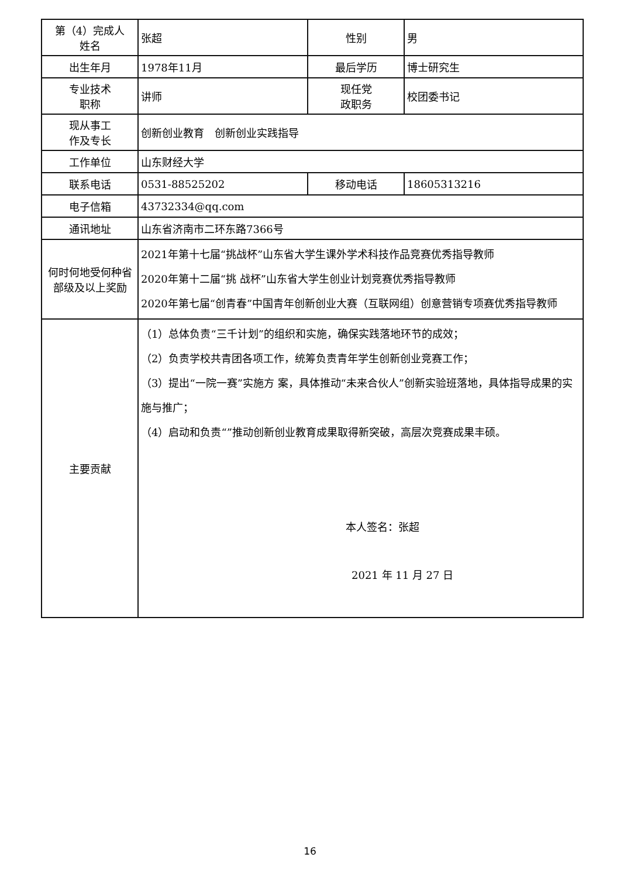| 第（4）完成人 姓名 | 张超 | 性别 | 男 |
| 出生年月 | 1978年11月 | 最后学历 | 博士研究生 |
| 专业技术 职称 | 讲师 | 现任党 政职务 | 校团委书记 |
| 现从事工 作及专长 | 创新创业教育 创新创业实践指导 | | |
| 工作单位 | 山东财经大学 | | |
| 联系电话 | 0531-88525202 | 移动电话 | 18605313216 |
| 电子信箱 | 43732334@qq.com | | |
| 通讯地址 | 山东省济南市二环东路7366号 | | |
| 何时何地受何种省部级及以上奖励 | 2021年第十七届“挑战杯”山东省大学生课外学术科技作品竞赛优秀指导教师 2020年第十二届“挑 战杯”山东省大学生创业计划竞赛优秀指导教师 2020年第七届“创青春”中国青年创新创业大赛（互联网组）创意营销专项赛优秀指导教师 | | |
| 主要贡献 | （1）总体负责“三千计划”的组织和实施，确保实践落地环节的成效； （2）负责学校共青团各项工作，统筹负责青年学生创新创业竞赛工作； （3）提出“一院一赛”实施方 案，具体推动“未来合伙人”创新实验班落地，具体指导成果的实施与推广； （4）启动和负责“”推动创新创业教育成果取得新突破，高层次竞赛成果丰硕。 本人签名：张超 2021 年 11 月 27 日 | | |
16